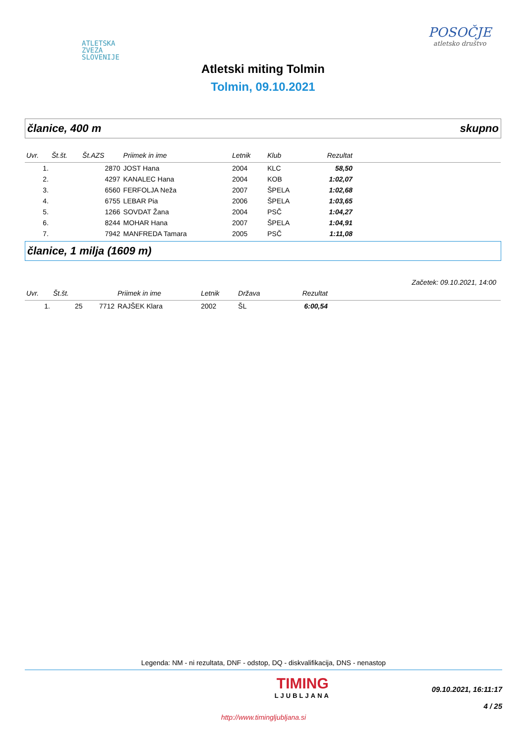ATLETSKA
ZVEZA
SLOVENIJE
POSOČJE
atletsko društvo
Atletski miting Tolmin
Tolmin, 09.10.2021
članice, 400 m skupno
| Uvr. | Št.št. | Št.AZS | Priimek in ime | Letnik | Klub | Rezultat | |
| --- | --- | --- | --- | --- | --- | --- | --- |
| 1. | | 2870 | JOST Hana | 2004 | KLC | 58,50 | |
| 2. | | 4297 | KANALEC Hana | 2004 | KOB | 1:02,07 | |
| 3. | | 6560 | FERFOLJA Neža | 2007 | ŠPELA | 1:02,68 | |
| 4. | | 6755 | LEBAR Pia | 2006 | ŠPELA | 1:03,65 | |
| 5. | | 1266 | SOVDAT Žana | 2004 | PSČ | 1:04,27 | |
| 6. | | 8244 | MOHAR Hana | 2007 | ŠPELA | 1:04,91 | |
| 7. | | 7942 | MANFREDA Tamara | 2005 | PSČ | 1:11,08 | |
članice, 1 milja (1609 m)
Začetek: 09.10.2021, 14:00
| Uvr. | Št.št. | | Priimek in ime | Letnik | Država | Rezultat | |
| --- | --- | --- | --- | --- | --- | --- | --- |
| 1. | 25 | 7712 | RAJŠEK Klara | 2002 | ŠL | 6:00,54 | |
Legenda: NM - ni rezultata, DNF - odstop, DQ - diskvalifikacija, DNS - nenastop
TIMING
LJUBLJANA
09.10.2021, 16:11:17
4 / 25
http://www.timingljubljana.si